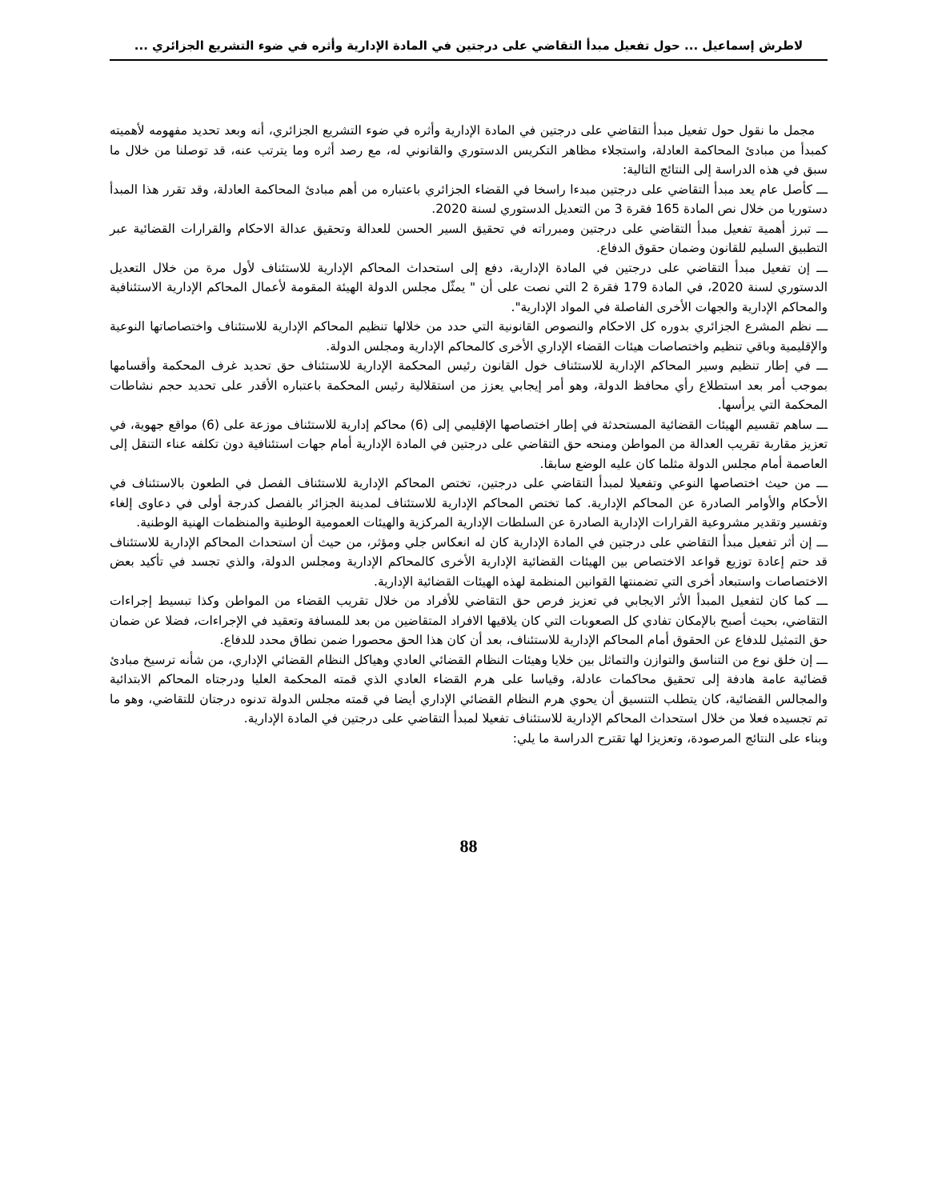لاطرش إسماعيل ... حول تفعيل مبدأ التقاضي على درجتين في المادة الإدارية وأثره في ضوء التشريع الجزائري ...
مجمل ما نقول حول تفعيل مبدأ التقاضي على درجتين في المادة الإدارية وأثره في ضوء التشريع الجزائري، أنه وبعد تحديد مفهومه لأهميته كمبدأ من مبادئ المحاكمة العادلة، واستجلاء مظاهر التكريس الدستوري والقانوني له، مع رصد أثره وما يترتب عنه، قد توصلنا من خلال ما سبق في هذه الدراسة إلى النتائج التالية:
ـــ كأصل عام يعد مبدأ التقاضي على درجتين مبدءا راسخا في القضاء الجزائري باعتباره من أهم مبادئ المحاكمة العادلة، وقد تقرر هذا المبدأ دستوريا من خلال نص المادة 165 فقرة 3 من التعديل الدستوري لسنة 2020.
ـــ تبرز أهمية تفعيل مبدأ التقاضي على درجتين ومبرراته في تحقيق السير الحسن للعدالة وتحقيق عدالة الاحكام والقرارات القضائية عبر التطبيق السليم للقانون وضمان حقوق الدفاع.
ـــ إن تفعيل مبدأ التقاضي على درجتين في المادة الإدارية، دفع إلى استحداث المحاكم الإدارية للاستئناف لأول مرة من خلال التعديل الدستوري لسنة 2020، في المادة 179 فقرة 2 التي نصت على أن " يمثّل مجلس الدولة الهيئة المقومة لأعمال المحاكم الإدارية الاستئنافية والمحاكم الإدارية والجهات الأخرى الفاصلة في المواد الإدارية".
ـــ نظم المشرع الجزائري بدوره كل الاحكام والنصوص القانونية التي حدد من خلالها تنظيم المحاكم الإدارية للاستئناف واختصاصاتها النوعية والإقليمية وباقي تنظيم واختصاصات هيئات القضاء الإداري الأخرى كالمحاكم الإدارية ومجلس الدولة.
ـــ في إطار تنظيم وسير المحاكم الإدارية للاستئناف خول القانون رئيس المحكمة الإدارية للاستئناف حق تحديد غرف المحكمة وأقسامها بموجب أمر بعد استطلاع رأي محافظ الدولة، وهو أمر إيجابي يعزز من استقلالية رئيس المحكمة باعتباره الأقدر على تحديد حجم نشاطات المحكمة التي يرأسها.
ـــ ساهم تقسيم الهيئات القضائية المستحدثة في إطار اختصاصها الإقليمي إلى (6) محاكم إدارية للاستئناف موزعة على (6) مواقع جهوية، في تعزيز مقاربة تقريب العدالة من المواطن ومنحه حق التقاضي على درجتين في المادة الإدارية أمام جهات استئنافية دون تكلفه عناء التنقل إلى العاصمة أمام مجلس الدولة مثلما كان عليه الوضع سابقا.
ـــ من حيث اختصاصها النوعي وتفعيلا لمبدأ التقاضي على درجتين، تختص المحاكم الإدارية للاستئناف الفصل في الطعون بالاستئناف في الأحكام والأوامر الصادرة عن المحاكم الإدارية. كما تختص المحاكم الإدارية للاستئناف لمدينة الجزائر بالفصل كدرجة أولى في دعاوى إلغاء وتفسير وتقدير مشروعية القرارات الإدارية الصادرة عن السلطات الإدارية المركزية والهيئات العمومية الوطنية والمنظمات الهنية الوطنية.
ـــ إن أثر تفعيل مبدأ التقاضي على درجتين في المادة الإدارية كان له انعكاس جلي ومؤثر، من حيث أن استحداث المحاكم الإدارية للاستئناف قد حتم إعادة توزيع قواعد الاختصاص بين الهيئات القضائية الإدارية الأخرى كالمحاكم الإدارية ومجلس الدولة، والذي تجسد في تأكيد بعض الاختصاصات واستبعاد أخرى التي تضمنتها القوانين المنظمة لهذه الهيئات القضائية الإدارية.
ـــ كما كان لتفعيل المبدأ الأثر الايجابي في تعزيز فرص حق التقاضي للأفراد من خلال تقريب القضاء من المواطن وكذا تبسيط إجراءات التقاضي، بحيث أصبح بالإمكان تفادي كل الصعوبات التي كان يلاقيها الافراد المتقاضين من بعد للمسافة وتعقيد في الإجراءات، فضلا عن ضمان حق التمثيل للدفاع عن الحقوق أمام المحاكم الإدارية للاستئناف، بعد أن كان هذا الحق محصورا ضمن نطاق محدد للدفاع.
ـــ إن خلق نوع من التناسق والتوازن والتماثل بين خلايا وهيئات النظام القضائي العادي وهياكل النظام القضائي الإداري، من شأنه ترسيخ مبادئ قضائية عامة هادفة إلى تحقيق محاكمات عادلة، وقياسا على هرم القضاء العادي الذي قمته المحكمة العليا ودرجتاه المحاكم الابتدائية والمجالس القضائية، كان يتطلب التنسيق أن يحوي هرم النظام القضائي الإداري أيضا في قمته مجلس الدولة تدنوه درجتان للتقاضي، وهو ما تم تجسيده فعلا من خلال استحداث المحاكم الإدارية للاستئناف تفعيلا لمبدأ التقاضي على درجتين في المادة الإدارية.
وبناء على النتائج المرصودة، وتعزيزا لها تقترح الدراسة ما يلي:
88